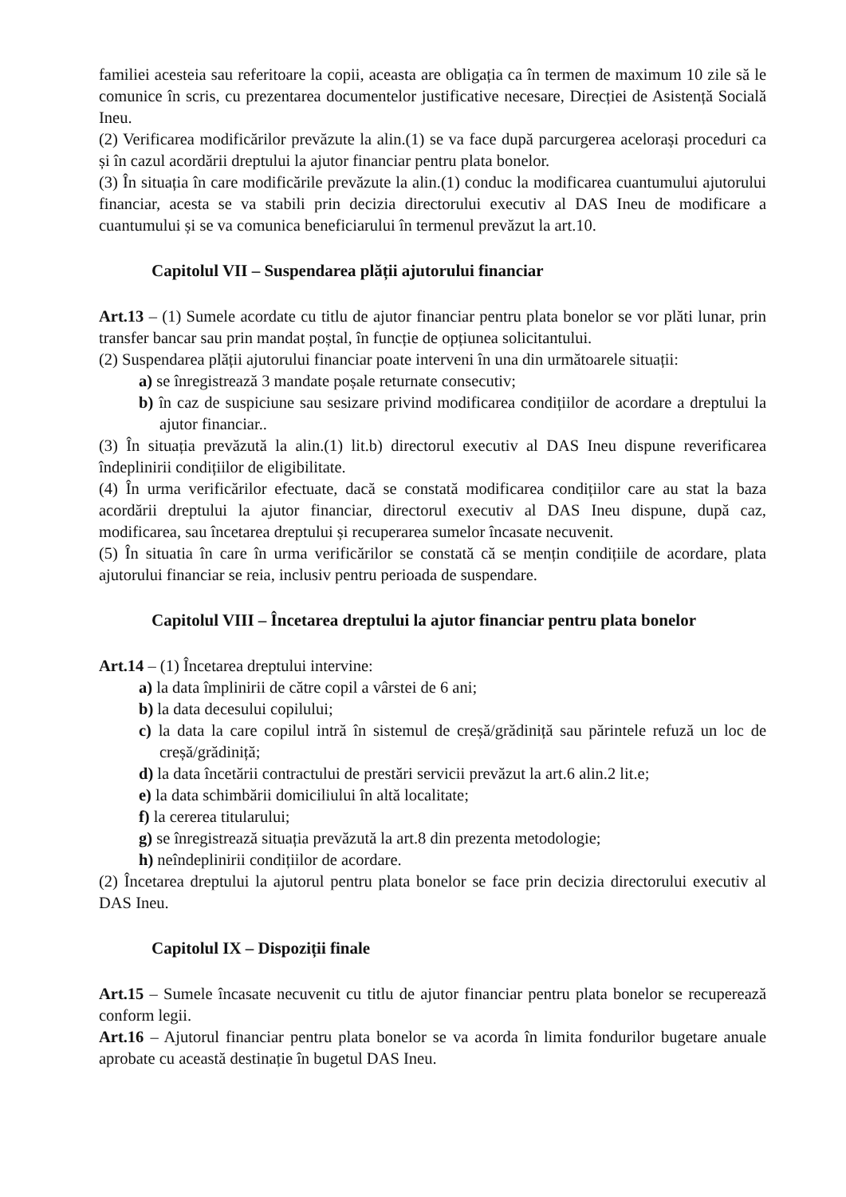familiei acesteia sau referitoare la copii, aceasta are obligația ca în termen de maximum 10 zile să le comunice în scris, cu prezentarea documentelor justificative necesare, Direcției de Asistență Socială Ineu.
(2) Verificarea modificărilor prevăzute la alin.(1) se va face după parcurgerea acelorași proceduri ca și în cazul acordării dreptului la ajutor financiar pentru plata bonelor.
(3) În situația în care modificările prevăzute la alin.(1) conduc la modificarea cuantumului ajutorului financiar, acesta se va stabili prin decizia directorului executiv al DAS Ineu de modificare a cuantumului și se va comunica beneficiarului în termenul prevăzut la art.10.
Capitolul VII – Suspendarea plății ajutorului financiar
Art.13 – (1) Sumele acordate cu titlu de ajutor financiar pentru plata bonelor se vor plăti lunar, prin transfer bancar sau prin mandat poștal, în funcție de opțiunea solicitantului.
(2) Suspendarea plății ajutorului financiar poate interveni în una din următoarele situații:
a) se înregistrează 3 mandate poșale returnate consecutiv;
b) în caz de suspiciune sau sesizare privind modificarea condițiilor de acordare a dreptului la ajutor financiar..
(3) În situația prevăzută la alin.(1) lit.b) directorul executiv al DAS Ineu dispune reverificarea îndeplinirii condițiilor de eligibilitate.
(4) În urma verificărilor efectuate, dacă se constată modificarea condițiilor care au stat la baza acordării dreptului la ajutor financiar, directorul executiv al DAS Ineu dispune, după caz, modificarea, sau încetarea dreptului și recuperarea sumelor încasate necuvenit.
(5) În situatia în care în urma verificărilor se constată că se mențin condițiile de acordare, plata ajutorului financiar se reia, inclusiv pentru perioada de suspendare.
Capitolul VIII – Încetarea dreptului la ajutor financiar pentru plata bonelor
Art.14 – (1) Încetarea dreptului intervine:
a) la data împlinirii de către copil a vârstei de 6 ani;
b) la data decesului copilului;
c) la data la care copilul intră în sistemul de creșă/grădiniță sau părintele refuză un loc de creșă/grădiniță;
d) la data încetării contractului de prestări servicii prevăzut la art.6 alin.2 lit.e;
e) la data schimbării domiciliului în altă localitate;
f) la cererea titularului;
g) se înregistrează situația prevăzută la art.8 din prezenta metodologie;
h) neîndeplinirii condițiilor de acordare.
(2) Încetarea dreptului la ajutorul pentru plata bonelor se face prin decizia directorului executiv al DAS Ineu.
Capitolul IX – Dispoziții finale
Art.15 – Sumele încasate necuvenit cu titlu de ajutor financiar pentru plata bonelor se recuperează conform legii.
Art.16 – Ajutorul financiar pentru plata bonelor se va acorda în limita fondurilor bugetare anuale aprobate cu această destinație în bugetul DAS Ineu.